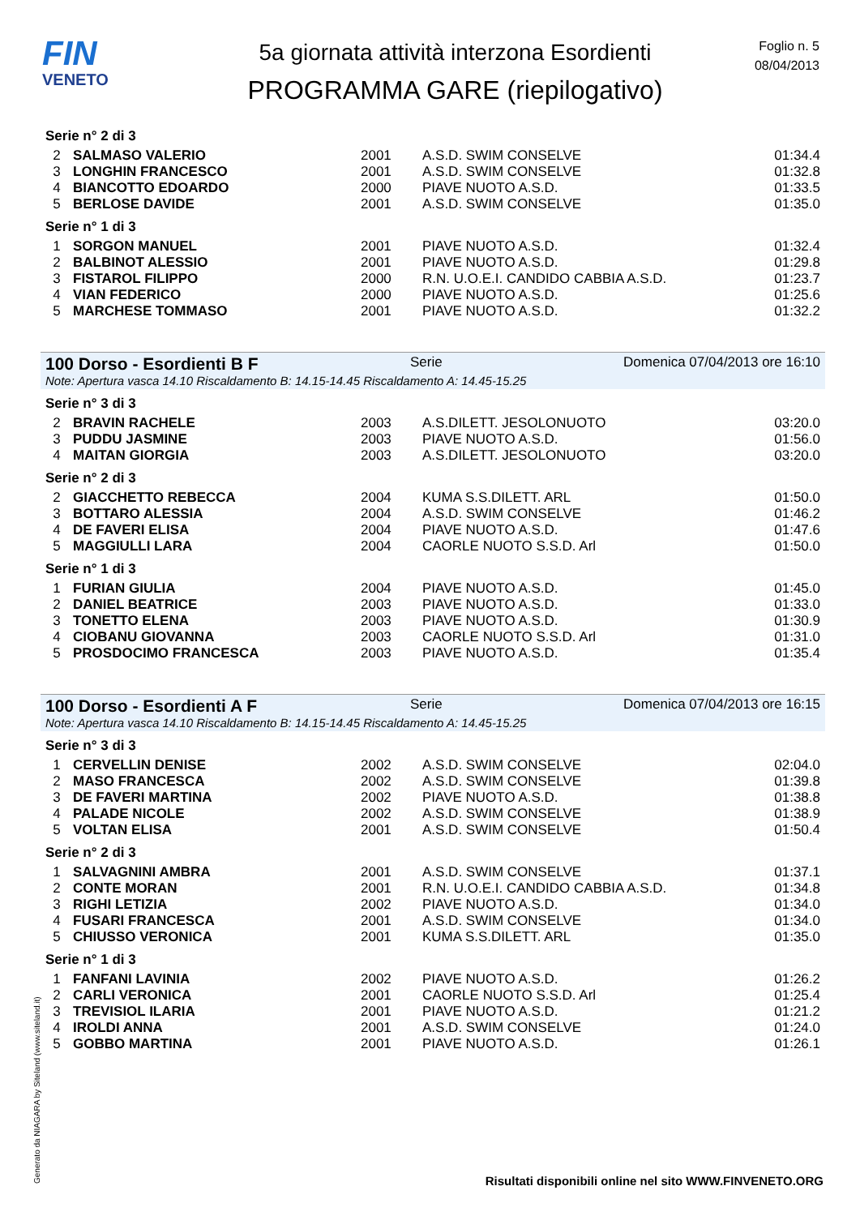FIN
VENETO
5a giornata attività interzona Esordienti
PROGRAMMA GARE (riepilogativo)
Foglio n. 5
08/04/2013
Serie n° 2 di 3
| 2 | SALMASO VALERIO | 2001 | A.S.D. SWIM CONSELVE | 01:34.4 |
| 3 | LONGHIN FRANCESCO | 2001 | A.S.D. SWIM CONSELVE | 01:32.8 |
| 4 | BIANCOTTO EDOARDO | 2000 | PIAVE NUOTO A.S.D. | 01:33.5 |
| 5 | BERLOSE DAVIDE | 2001 | A.S.D. SWIM CONSELVE | 01:35.0 |
Serie n° 1 di 3
| 1 | SORGON MANUEL | 2001 | PIAVE NUOTO A.S.D. | 01:32.4 |
| 2 | BALBINOT ALESSIO | 2001 | PIAVE NUOTO A.S.D. | 01:29.8 |
| 3 | FISTAROL FILIPPO | 2000 | R.N. U.O.E.I. CANDIDO CABBIA A.S.D. | 01:23.7 |
| 4 | VIAN FEDERICO | 2000 | PIAVE NUOTO A.S.D. | 01:25.6 |
| 5 | MARCHESE TOMMASO | 2001 | PIAVE NUOTO A.S.D. | 01:32.2 |
100 Dorso - Esordienti B F Serie Domenica 07/04/2013 ore 16:10
Note: Apertura vasca 14.10 Riscaldamento B: 14.15-14.45 Riscaldamento A: 14.45-15.25
Serie n° 3 di 3
| 2 | BRAVIN RACHELE | 2003 | A.S.DILETT. JESOLONUOTO | 03:20.0 |
| 3 | PUDDU JASMINE | 2003 | PIAVE NUOTO A.S.D. | 01:56.0 |
| 4 | MAITAN GIORGIA | 2003 | A.S.DILETT. JESOLONUOTO | 03:20.0 |
Serie n° 2 di 3
| 2 | GIACCHETTO REBECCA | 2004 | KUMA S.S.DILETT. ARL | 01:50.0 |
| 3 | BOTTARO ALESSIA | 2004 | A.S.D. SWIM CONSELVE | 01:46.2 |
| 4 | DE FAVERI ELISA | 2004 | PIAVE NUOTO A.S.D. | 01:47.6 |
| 5 | MAGGIULLI LARA | 2004 | CAORLE NUOTO S.S.D. Arl | 01:50.0 |
Serie n° 1 di 3
| 1 | FURIAN GIULIA | 2004 | PIAVE NUOTO A.S.D. | 01:45.0 |
| 2 | DANIEL BEATRICE | 2003 | PIAVE NUOTO A.S.D. | 01:33.0 |
| 3 | TONETTO ELENA | 2003 | PIAVE NUOTO A.S.D. | 01:30.9 |
| 4 | CIOBANU GIOVANNA | 2003 | CAORLE NUOTO S.S.D. Arl | 01:31.0 |
| 5 | PROSDOCIMO FRANCESCA | 2003 | PIAVE NUOTO A.S.D. | 01:35.4 |
100 Dorso - Esordienti A F Serie Domenica 07/04/2013 ore 16:15
Note: Apertura vasca 14.10 Riscaldamento B: 14.15-14.45 Riscaldamento A: 14.45-15.25
Serie n° 3 di 3
| 1 | CERVELLIN DENISE | 2002 | A.S.D. SWIM CONSELVE | 02:04.0 |
| 2 | MASO FRANCESCA | 2002 | A.S.D. SWIM CONSELVE | 01:39.8 |
| 3 | DE FAVERI MARTINA | 2002 | PIAVE NUOTO A.S.D. | 01:38.8 |
| 4 | PALADE NICOLE | 2002 | A.S.D. SWIM CONSELVE | 01:38.9 |
| 5 | VOLTAN ELISA | 2001 | A.S.D. SWIM CONSELVE | 01:50.4 |
Serie n° 2 di 3
| 1 | SALVAGNINI AMBRA | 2001 | A.S.D. SWIM CONSELVE | 01:37.1 |
| 2 | CONTE MORAN | 2001 | R.N. U.O.E.I. CANDIDO CABBIA A.S.D. | 01:34.8 |
| 3 | RIGHI LETIZIA | 2002 | PIAVE NUOTO A.S.D. | 01:34.0 |
| 4 | FUSARI FRANCESCA | 2001 | A.S.D. SWIM CONSELVE | 01:34.0 |
| 5 | CHIUSSO VERONICA | 2001 | KUMA S.S.DILETT. ARL | 01:35.0 |
Serie n° 1 di 3
| 1 | FANFANI LAVINIA | 2002 | PIAVE NUOTO A.S.D. | 01:26.2 |
| 2 | CARLI VERONICA | 2001 | CAORLE NUOTO S.S.D. Arl | 01:25.4 |
| 3 | TREVISIOL ILARIA | 2001 | PIAVE NUOTO A.S.D. | 01:21.2 |
| 4 | IROLDI ANNA | 2001 | A.S.D. SWIM CONSELVE | 01:24.0 |
| 5 | GOBBO MARTINA | 2001 | PIAVE NUOTO A.S.D. | 01:26.1 |
Generato da NIAGARA by Siteland (www.siteland.it)
Risultati disponibili online nel sito WWW.FINVENETO.ORG